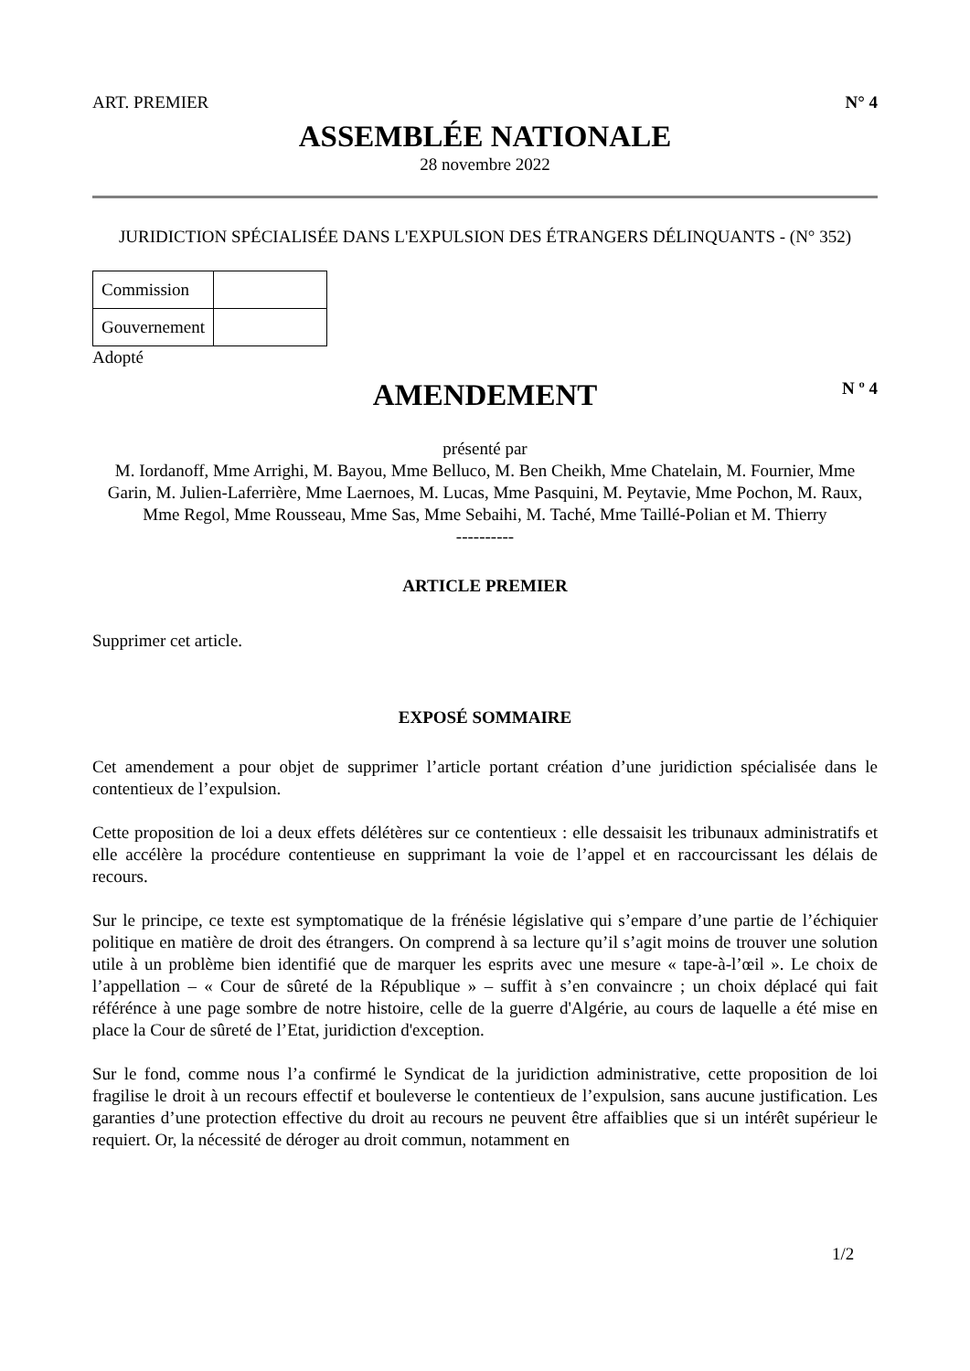ART. PREMIER N° 4
ASSEMBLÉE NATIONALE
28 novembre 2022
JURIDICTION SPÉCIALISÉE DANS L'EXPULSION DES ÉTRANGERS DÉLINQUANTS - (N° 352)
| Commission | |
| Gouvernement | |
Adopté
AMENDEMENT
N º 4
présenté par
M. Iordanoff, Mme Arrighi, M. Bayou, Mme Belluco, M. Ben Cheikh, Mme Chatelain, M. Fournier, Mme Garin, M. Julien-Laferrière, Mme Laernoes, M. Lucas, Mme Pasquini, M. Peytavie, Mme Pochon, M. Raux, Mme Regol, Mme Rousseau, Mme Sas, Mme Sebaihi, M. Taché, Mme Taillé-Polian et M. Thierry
----------
ARTICLE PREMIER
Supprimer cet article.
EXPOSÉ SOMMAIRE
Cet amendement a pour objet de supprimer l’article portant création d’une juridiction spécialisée dans le contentieux de l’expulsion.
Cette proposition de loi a deux effets délétères sur ce contentieux : elle dessaisit les tribunaux administratifs et elle accélère la procédure contentieuse en supprimant la voie de l’appel et en raccourcissant les délais de recours.
Sur le principe, ce texte est symptomatique de la frénésie législative qui s’empare d’une partie de l’échiquier politique en matière de droit des étrangers. On comprend à sa lecture qu’il s’agit moins de trouver une solution utile à un problème bien identifié que de marquer les esprits avec une mesure « tape-à-l’œil ». Le choix de l’appellation – « Cour de sûreté de la République » – suffit à s’en convaincre ; un choix déplacé qui fait référénce à une page sombre de notre histoire, celle de la guerre d'Algérie, au cours de laquelle a été mise en place la Cour de sûreté de l’Etat, juridiction d'exception.
Sur le fond, comme nous l’a confirmé le Syndicat de la juridiction administrative, cette proposition de loi fragilise le droit à un recours effectif et bouleverse le contentieux de l’expulsion, sans aucune justification. Les garanties d’une protection effective du droit au recours ne peuvent être affaiblies que si un intérêt supérieur le requiert. Or, la nécessité de déroger au droit commun, notamment en
1/2